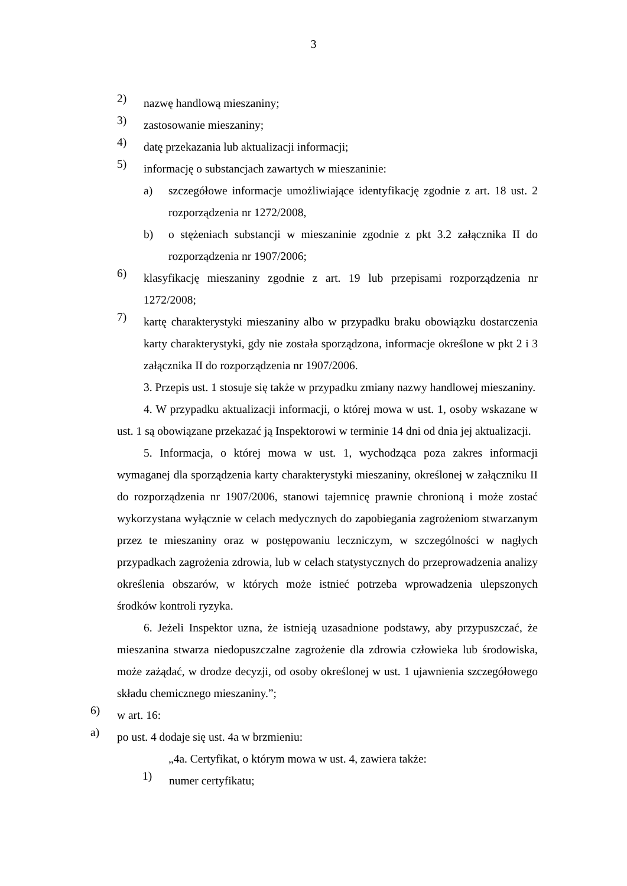3
2) nazwę handlową mieszaniny;
3) zastosowanie mieszaniny;
4) datę przekazania lub aktualizacji informacji;
5) informację o substancjach zawartych w mieszaninie:
a) szczegółowe informacje umożliwiające identyfikację zgodnie z art. 18 ust. 2 rozporządzenia nr 1272/2008,
b) o stężeniach substancji w mieszaninie zgodnie z pkt 3.2 załącznika II do rozporządzenia nr 1907/2006;
6) klasyfikację mieszaniny zgodnie z art. 19 lub przepisami rozporządzenia nr 1272/2008;
7) kartę charakterystyki mieszaniny albo w przypadku braku obowiązku dostarczenia karty charakterystyki, gdy nie została sporządzona, informacje określone w pkt 2 i 3 załącznika II do rozporządzenia nr 1907/2006.
3. Przepis ust. 1 stosuje się także w przypadku zmiany nazwy handlowej mieszaniny.
4. W przypadku aktualizacji informacji, o której mowa w ust. 1, osoby wskazane w ust. 1 są obowiązane przekazać ją Inspektorowi w terminie 14 dni od dnia jej aktualizacji.
5. Informacja, o której mowa w ust. 1, wychodząca poza zakres informacji wymaganej dla sporządzenia karty charakterystyki mieszaniny, określonej w załączniku II do rozporządzenia nr 1907/2006, stanowi tajemnicę prawnie chronioną i może zostać wykorzystana wyłącznie w celach medycznych do zapobiegania zagrożeniom stwarzanym przez te mieszaniny oraz w postępowaniu leczniczym, w szczególności w nagłych przypadkach zagrożenia zdrowia, lub w celach statystycznych do przeprowadzenia analizy określenia obszarów, w których może istnieć potrzeba wprowadzenia ulepszonych środków kontroli ryzyka.
6. Jeżeli Inspektor uzna, że istnieją uzasadnione podstawy, aby przypuszczać, że mieszanina stwarza niedopuszczalne zagrożenie dla zdrowia człowieka lub środowiska, może zażądać, w drodze decyzji, od osoby określonej w ust. 1 ujawnienia szczegółowego składu chemicznego mieszaniny.”;
6) w art. 16:
a) po ust. 4 dodaje się ust. 4a w brzmieniu:
„4a. Certyfikat, o którym mowa w ust. 4, zawiera także:
1) numer certyfikatu;